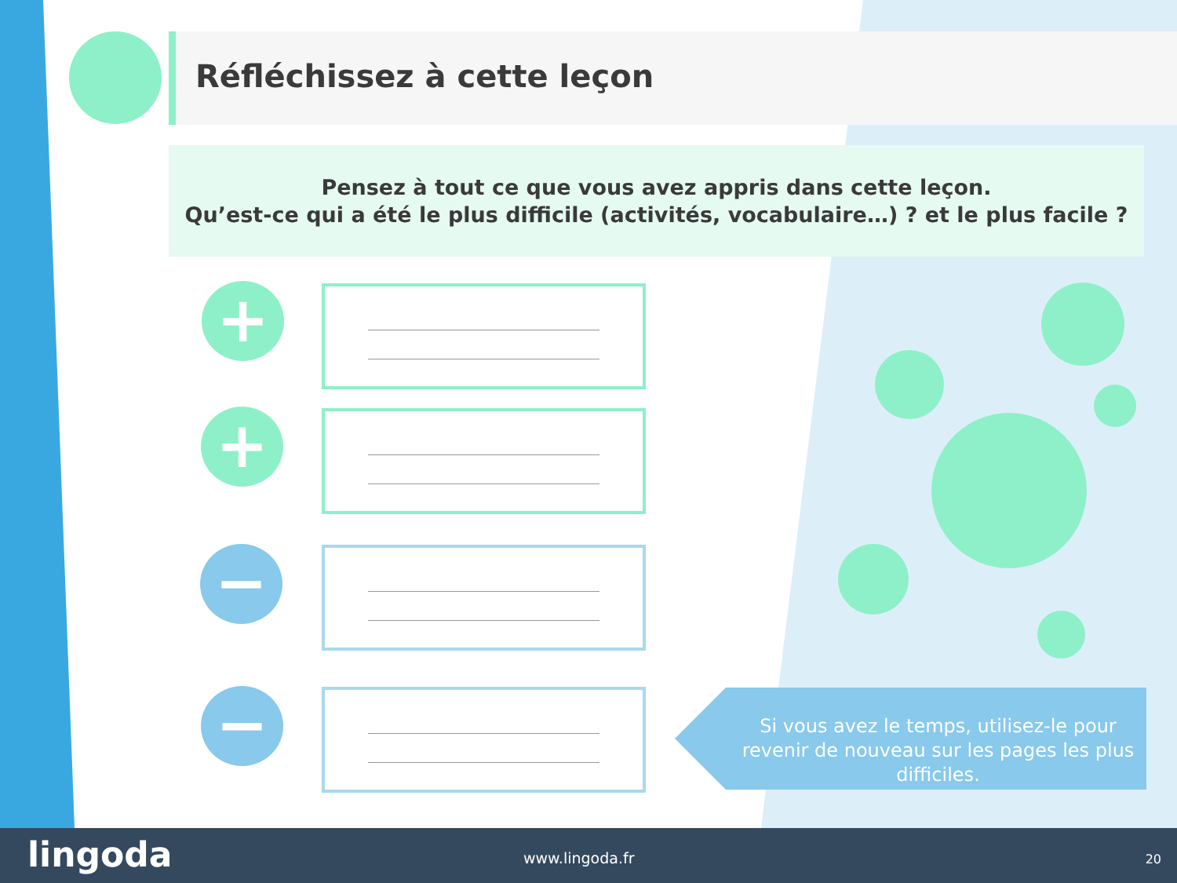Réfléchissez à cette leçon
Pensez à tout ce que vous avez appris dans cette leçon.
Qu’est-ce qui a été le plus difficile (activités, vocabulaire…) ? et le plus facile ?
+
+
−
−
Si vous avez le temps, utilisez-le pour revenir de nouveau sur les pages les plus difficiles.
lingoda www.lingoda.fr 20